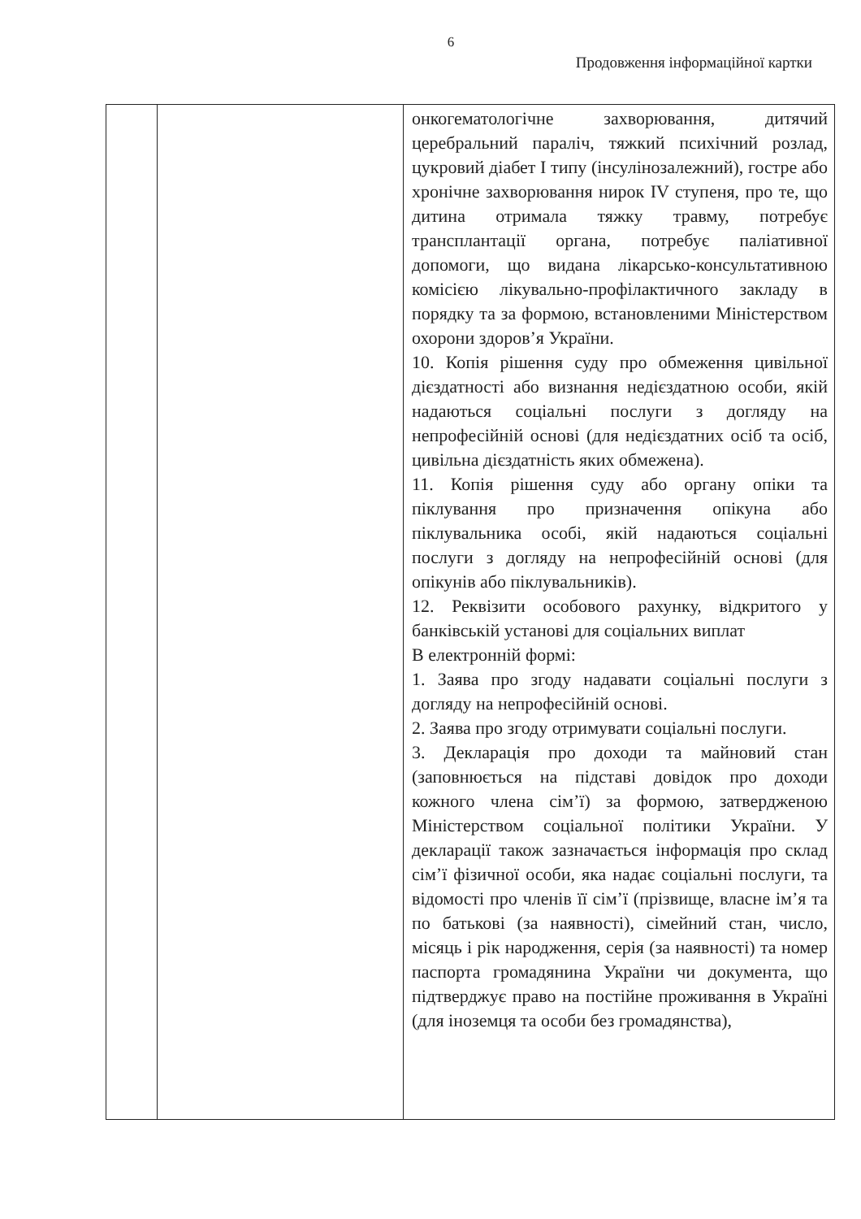6
Продовження інформаційної картки
| | | онкогематологічне захворювання, дитячий церебральний параліч, тяжкий психічний розлад, цукровий діабет I типу (інсулінозалежний), гостре або хронічне захворювання нирок IV ступеня, про те, що дитина отримала тяжку травму, потребує трансплантації органа, потребує паліативної допомоги, що видана лікарсько-консультативною комісією лікувально-профілактичного закладу в порядку та за формою, встановленими Міністерством охорони здоров’я України. 10. Копія рішення суду про обмеження цивільної дієздатності або визнання недієздатною особи, якій надаються соціальні послуги з догляду на непрофесійній основі (для недієздатних осіб та осіб, цивільна дієздатність яких обмежена). 11. Копія рішення суду або органу опіки та піклування про призначення опікуна або піклувальника особі, якій надаються соціальні послуги з догляду на непрофесійній основі (для опікунів або піклувальників). 12. Реквізити особового рахунку, відкритого у банківській установі для соціальних виплат В електронній формі: 1. Заява про згоду надавати соціальні послуги з догляду на непрофесійній основі. 2. Заява про згоду отримувати соціальні послуги. 3. Декларація про доходи та майновий стан (заповнюється на підставі довідок про доходи кожного члена сім’ї) за формою, затвердженою Міністерством соціальної політики України. У декларації також зазначається інформація про склад сім’ї фізичної особи, яка надає соціальні послуги, та відомості про членів її сім’ї (прізвище, власне ім’я та по батькові (за наявності), сімейний стан, число, місяць і рік народження, серія (за наявності) та номер паспорта громадянина України чи документа, що підтверджує право на постійне проживання в Україні (для іноземця та особи без громадянства), |